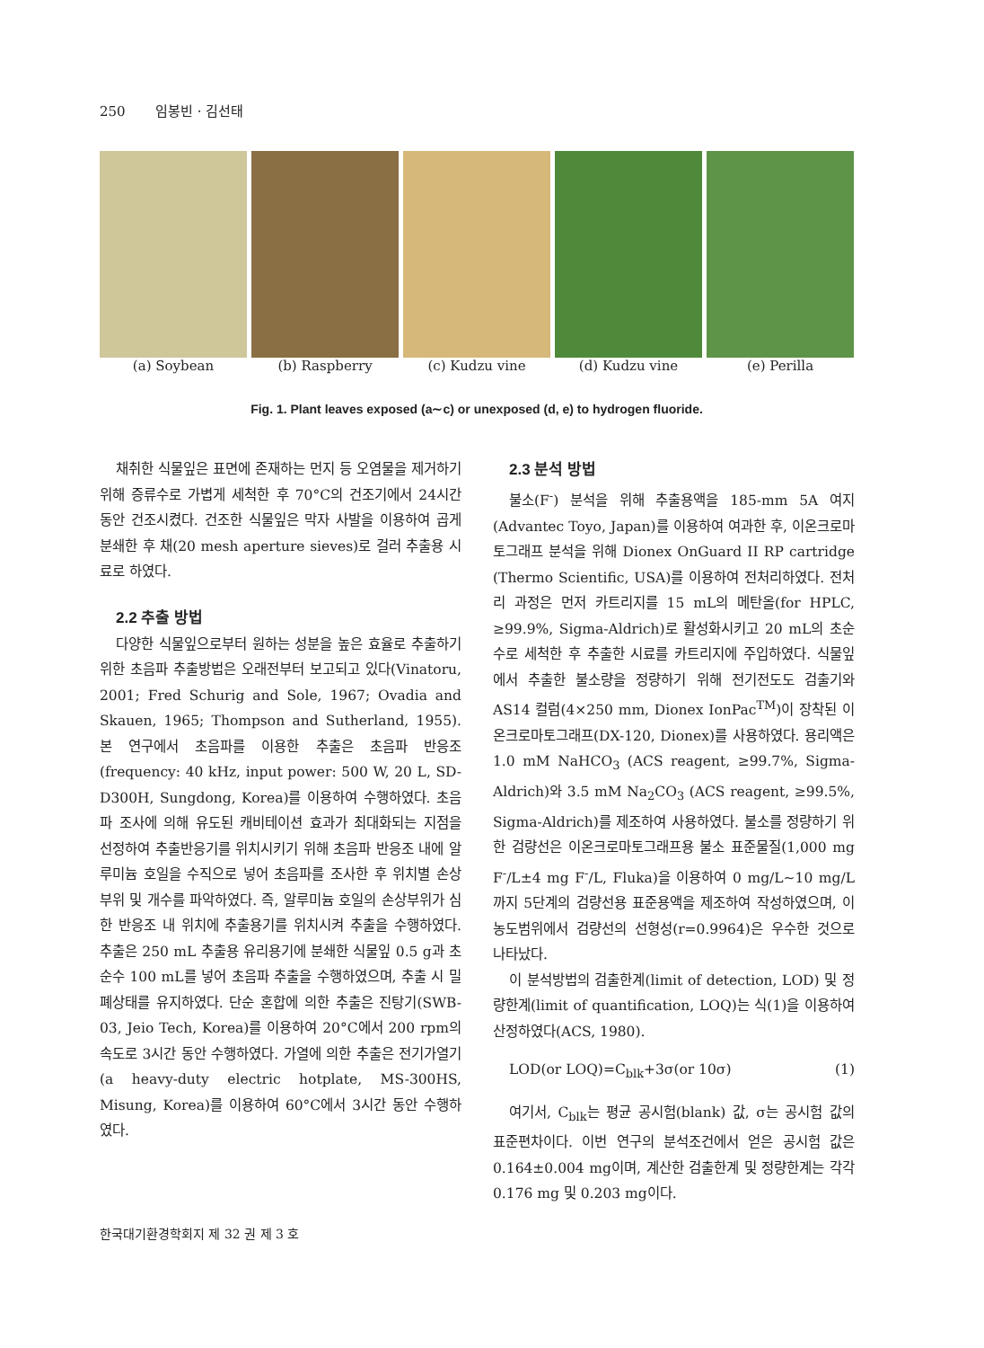250 임봉빈 · 김선태
(a) Soybean (b) Raspberry (c) Kudzu vine (d) Kudzu vine (e) Perilla
Fig. 1. Plant leaves exposed (a∼c) or unexposed (d, e) to hydrogen fluoride.
채취한 식물잎은 표면에 존재하는 먼지 등 오염물을 제거하기 위해 증류수로 가볍게 세척한 후 70°C의 건조기에서 24시간 동안 건조시켰다. 건조한 식물잎은 막자 사발을 이용하여 곱게 분쇄한 후 채(20 mesh aperture sieves)로 걸러 추출용 시료로 하였다.
2.2 추출 방법
다양한 식물잎으로부터 원하는 성분을 높은 효율로 추출하기 위한 초음파 추출방법은 오래전부터 보고되고 있다(Vinatoru, 2001; Fred Schurig and Sole, 1967; Ovadia and Skauen, 1965; Thompson and Sutherland, 1955). 본 연구에서 초음파를 이용한 추출은 초음파 반응조(frequency: 40 kHz, input power: 500 W, 20 L, SD-D300H, Sungdong, Korea)를 이용하여 수행하였다. 초음파 조사에 의해 유도된 캐비테이션 효과가 최대화되는 지점을 선정하여 추출반응기를 위치시키기 위해 초음파 반응조 내에 알루미늄 호일을 수직으로 넣어 초음파를 조사한 후 위치별 손상 부위 및 개수를 파악하였다. 즉, 알루미늄 호일의 손상부위가 심한 반응조 내 위치에 추출용기를 위치시켜 추출을 수행하였다. 추출은 250 mL 추출용 유리용기에 분쇄한 식물잎 0.5 g과 초순수 100 mL를 넣어 초음파 추출을 수행하였으며, 추출 시 밀폐상태를 유지하였다. 단순 혼합에 의한 추출은 진탕기(SWB-03, Jeio Tech, Korea)를 이용하여 20°C에서 200 rpm의 속도로 3시간 동안 수행하였다. 가열에 의한 추출은 전기가열기(a heavy-duty electric hotplate, MS-300HS, Misung, Korea)를 이용하여 60°C에서 3시간 동안 수행하였다.
2.3 분석 방법
불소(F<sup>-</sup>) 분석을 위해 추출용액을 185-mm 5A 여지(Advantec Toyo, Japan)를 이용하여 여과한 후, 이온크로마토그래프 분석을 위해 Dionex OnGuard II RP cartridge (Thermo Scientific, USA)를 이용하여 전처리하였다. 전처리 과정은 먼저 카트리지를 15 mL의 메탄올(for HPLC, ≥99.9%, Sigma-Aldrich)로 활성화시키고 20 mL의 초순수로 세척한 후 추출한 시료를 카트리지에 주입하였다. 식물잎에서 추출한 불소량을 정량하기 위해 전기전도도 검출기와 AS14 컬럼(4×250 mm, Dionex IonPac<sup>TM</sup>)이 장착된 이온크로마토그래프(DX-120, Dionex)를 사용하였다. 용리액은 1.0 mM NaHCO<sub>3</sub> (ACS reagent, ≥99.7%, Sigma-Aldrich)와 3.5 mM Na<sub>2</sub>CO<sub>3</sub> (ACS reagent, ≥99.5%, Sigma-Aldrich)를 제조하여 사용하였다. 불소를 정량하기 위한 검량선은 이온크로마토그래프용 불소 표준물질(1,000 mg F<sup>-</sup>/L±4 mg F<sup>-</sup>/L, Fluka)을 이용하여 0 mg/L∼10 mg/L까지 5단계의 검량선용 표준용액을 제조하여 작성하였으며, 이 농도범위에서 검량선의 선형성(r=0.9964)은 우수한 것으로 나타났다.
이 분석방법의 검출한계(limit of detection, LOD) 및 정량한계(limit of quantification, LOQ)는 식(1)을 이용하여 산정하였다(ACS, 1980).
LOD(or LOQ)=C<sub>blk</sub>+3σ(or 10σ) (1)
여기서, C<sub>blk</sub>는 평균 공시험(blank) 값, σ는 공시험 값의 표준편차이다. 이번 연구의 분석조건에서 얻은 공시험 값은 0.164±0.004 mg이며, 계산한 검출한계 및 정량한계는 각각 0.176 mg 및 0.203 mg이다.
한국대기환경학회지 제 32 권 제 3 호